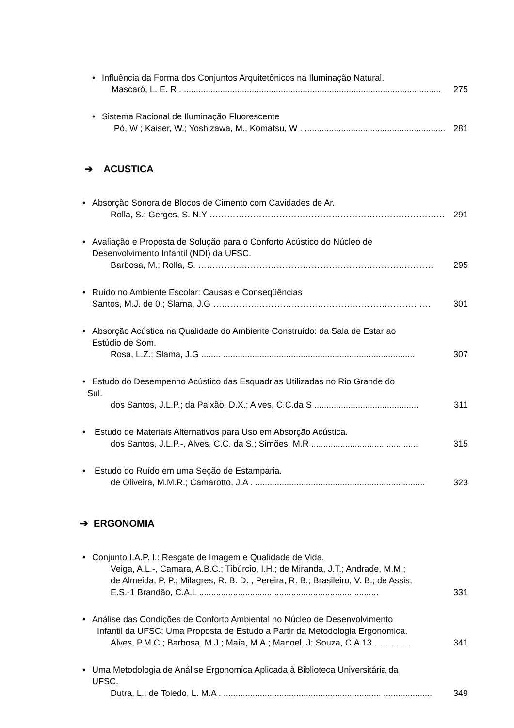• Influência da Forma dos Conjuntos Arquitetônicos na Iluminação Natural.
Mascaró, L. E. R . .......................................................................................................... 275
• Sistema Racional de Iluminação Fluorescente
Pó, W ; Kaiser, W.; Yoshizawa, M., Komatsu, W . .......................................................... 281
➔ ACUSTICA
• Absorção Sonora de Blocos de Cimento com Cavidades de Ar.
Rolla, S.; Gerges, S. N.Y ……………………………………………………………………… 291
• Avaliação e Proposta de Solução para o Conforto Acústico do Núcleo de
Desenvolvimento Infantil (NDI) da UFSC.
Barbosa, M.; Rolla, S. ……………………………………………………………………… 295
• Ruído no Ambiente Escolar: Causas e Conseqüências
Santos, M.J. de 0.; Slama, J.G ………………………………………………………………… 301
• Absorção Acústica na Qualidade do Ambiente Construído: da Sala de Estar ao
Estúdio de Som.
Rosa, L.Z.; Slama, J.G ........ ............................................................................... 307
• Estudo do Desempenho Acústico das Esquadrias Utilizadas no Rio Grande do
Sul.
dos Santos, J.L.P.; da Paixão, D.X.; Alves, C.C.da S ........................................... 311
• Estudo de Materiais Alternativos para Uso em Absorção Acústica.
dos Santos, J.L.P.-, Alves, C.C. da S.; Simões, M.R ............................................ 315
• Estudo do Ruído em uma Seção de Estamparia.
de Oliveira, M.M.R.; Camarotto, J.A . ...................................................................... 323
➔ ERGONOMIA
• Conjunto I.A.P. I.: Resgate de Imagem e Qualidade de Vida.
Veiga, A.L.-, Camara, A.B.C.; Tibúrcio, I.H.; de Miranda, J.T.; Andrade, M.M.;
de Almeida, P. P.; Milagres, R. B. D. , Pereira, R. B.; Brasileiro, V. B.; de Assis,
E.S.-1 Brandão, C.A.L .......................................................................... 331
• Análise das Condições de Conforto Ambiental no Núcleo de Desenvolvimento
Infantil da UFSC: Uma Proposta de Estudo a Partir da Metodologia Ergonomica.
Alves, P.M.C.; Barbosa, M.J.; Maía, M.A.; Manoel, J; Souza, C.A.13 . .... ........ 341
• Uma Metodologia de Análise Ergonomica Aplicada à Biblioteca Universitária da
UFSC.
Dutra, L.; de Toledo, L. M.A . ................................................................. .................... 349